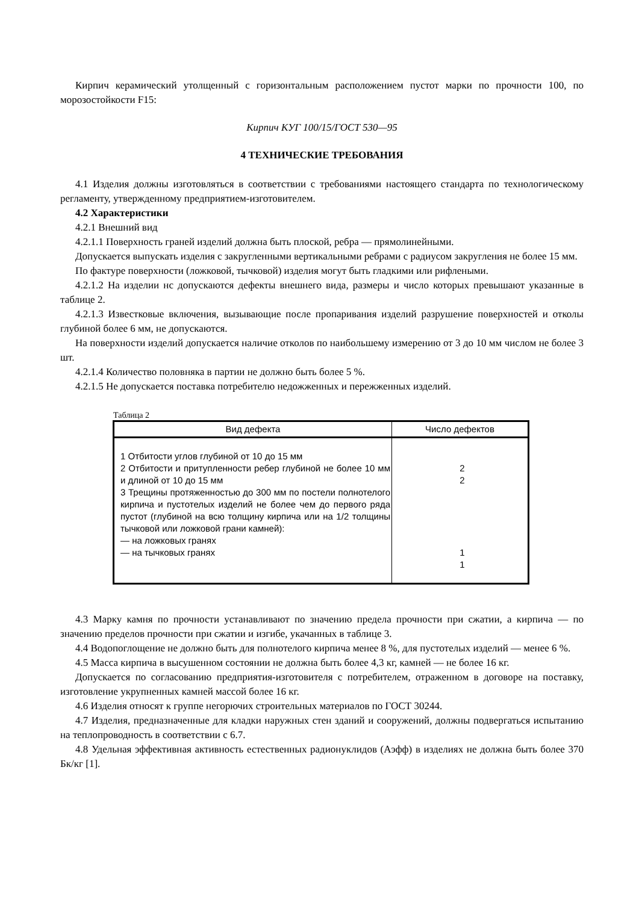Кирпич керамический утолщенный с горизонтальным расположением пустот марки по прочности 100, по морозостойкости F15:
Кирпич КУГ 100/15/ГОСТ 530—95
4 ТЕХНИЧЕСКИЕ ТРЕБОВАНИЯ
4.1 Изделия должны изготовляться в соответствии с требованиями настоящего стандарта по технологическому регламенту, утвержденному предприятием-изготовителем.
4.2 Характеристики
4.2.1 Внешний вид
4.2.1.1 Поверхность граней изделий должна быть плоской, ребра — прямолинейными.
Допускается выпускать изделия с закругленными вертикальными ребрами с радиусом закругления не более 15 мм.
По фактуре поверхности (ложковой, тычковой) изделия могут быть гладкими или рифлеными.
4.2.1.2 На изделии нс допускаются дефекты внешнего вида, размеры и число которых превышают указанные в таблице 2.
4.2.1.3 Известковые включения, вызывающие после пропаривания изделий разрушение поверхностей и отколы глубиной более 6 мм, не допускаются.
На поверхности изделий допускается наличие отколов по наибольшему измерению от 3 до 10 мм числом не более 3 шт.
4.2.1.4 Количество половняка в партии не должно быть более 5 %.
4.2.1.5 Не допускается поставка потребителю недожженных и пережженных изделий.
Таблица 2
| Вид дефекта | Число дефектов |
| --- | --- |
| 1 Отбитости углов глубиной от 10 до 15 мм 2 Отбитости и притупленности ребер глубиной не более 10 мм и длиной от 10 до 15 мм 3 Трещины протяженностью до 300 мм по постели полнотелого кирпича и пустотелых изделий не более чем до первого ряда пустот (глубиной на всю толщину кирпича или на 1/2 толщины тычковой или ложковой грани камней): — на ложковых гранях — на тычковых гранях | 2 2 1 1 |
4.3 Марку камня по прочности устанавливают по значению предела прочности при сжатии, а кирпича — по значению пределов прочности при сжатии и изгибе, укачанных в таблице 3.
4.4 Водопоглощение не должно быть для полнотелого кирпича менее 8 %, для пустотелых изделий — менее 6 %.
4.5 Масса кирпича в высушенном состоянии не должна быть более 4,3 кг, камней — не более 16 кг.
Допускается по согласованию предприятия-изготовителя с потребителем, отраженном в договоре на поставку, изготовление укрупненных камней массой более 16 кг.
4.6 Изделия относят к группе негорючих строительных материалов по ГОСТ 30244.
4.7 Изделия, предназначенные для кладки наружных стен зданий и сооружений, должны подвергаться испытанию на теплопроводность в соответствии с 6.7.
4.8 Удельная эффективная активность естественных радионуклидов (Аэфф) в изделиях не должна быть более 370 Бк/кг [1].